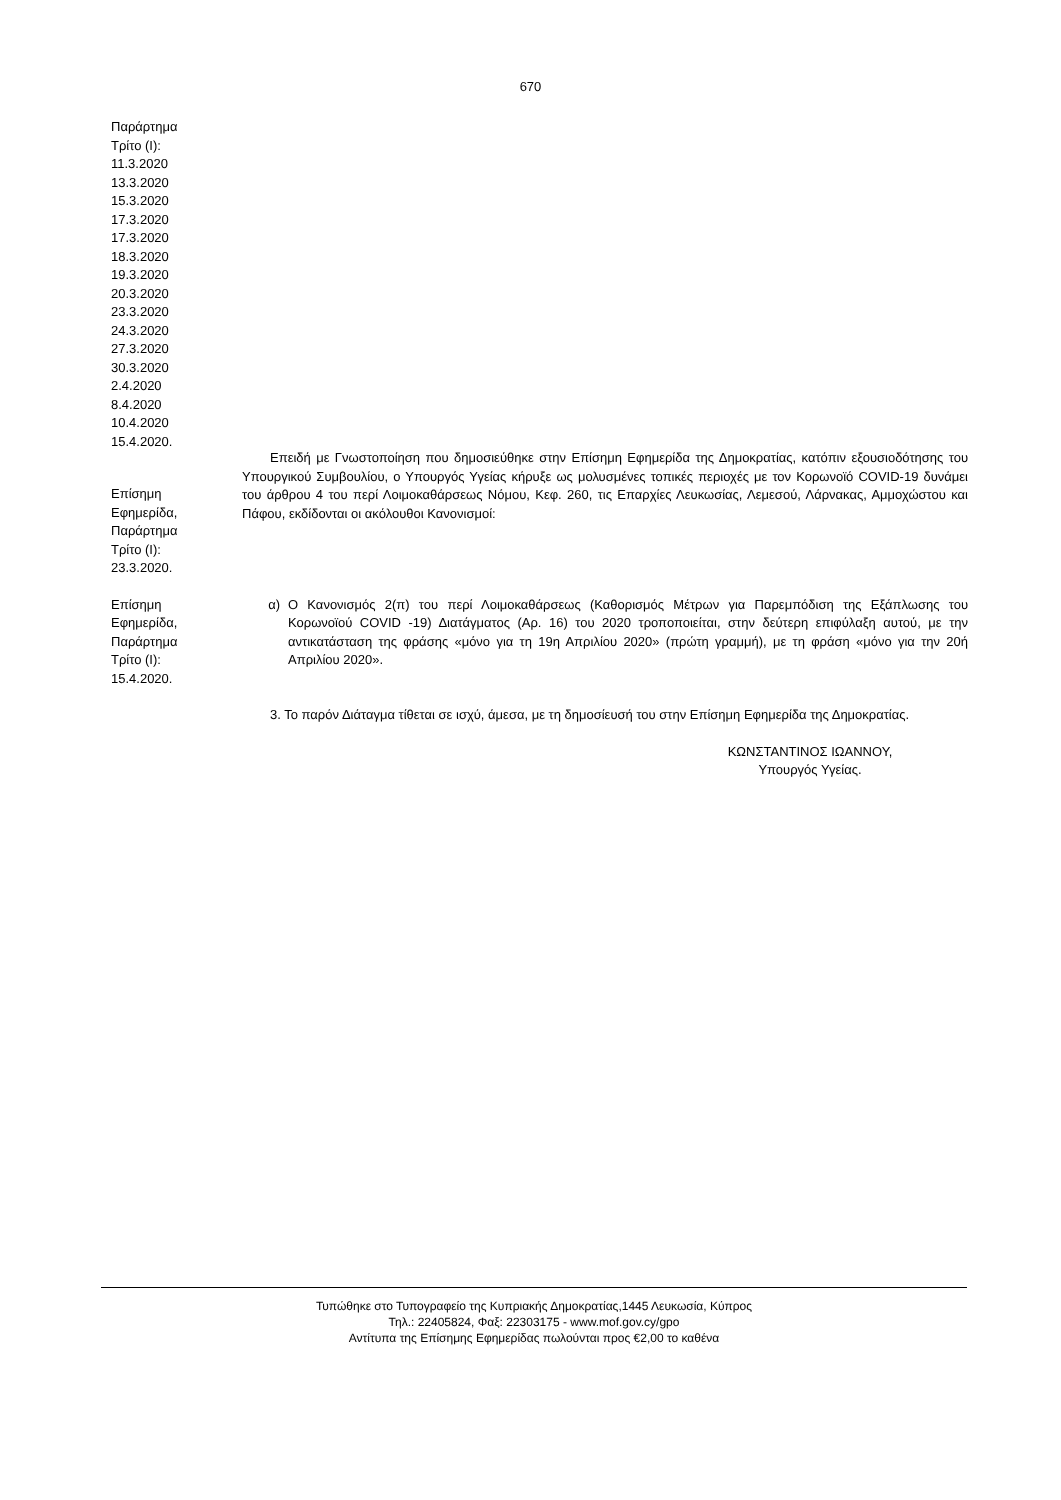670
Παράρτημα
Τρίτο (Ι):
11.3.2020
13.3.2020
15.3.2020
17.3.2020
17.3.2020
18.3.2020
19.3.2020
20.3.2020
23.3.2020
24.3.2020
27.3.2020
30.3.2020
2.4.2020
8.4.2020
10.4.2020
15.4.2020.
Επίσημη
Εφημερίδα,
Παράρτημα
Τρίτο (Ι):
23.3.2020.
Επειδή με Γνωστοποίηση που δημοσιεύθηκε στην Επίσημη Εφημερίδα της Δημοκρατίας, κατόπιν εξουσιοδότησης του Υπουργικού Συμβουλίου, ο Υπουργός Υγείας κήρυξε ως μολυσμένες τοπικές περιοχές με τον Κορωνοϊό COVID-19 δυνάμει του άρθρου 4 του περί Λοιμοκαθάρσεως Νόμου, Κεφ. 260, τις Επαρχίες Λευκωσίας, Λεμεσού, Λάρνακας, Αμμοχώστου και Πάφου, εκδίδονται οι ακόλουθοι Κανονισμοί:
Επίσημη
Εφημερίδα,
Παράρτημα
Τρίτο (Ι):
15.4.2020.
α) Ο Κανονισμός 2(π) του περί Λοιμοκαθάρσεως (Καθορισμός Μέτρων για Παρεμπόδιση της Εξάπλωσης του Κορωνοϊού COVID -19) Διατάγματος (Αρ. 16) του 2020 τροποποιείται, στην δεύτερη επιφύλαξη αυτού, με την αντικατάσταση της φράσης «μόνο για τη 19η Απριλίου 2020» (πρώτη γραμμή), με τη φράση «μόνο για την 20ή Απριλίου 2020».
3. Το παρόν Διάταγμα τίθεται σε ισχύ, άμεσα, με τη δημοσίευσή του στην Επίσημη Εφημερίδα της Δημοκρατίας.
ΚΩΝΣΤΑΝΤΙΝΟΣ ΙΩΑΝΝΟΥ,
Υπουργός Υγείας.
Τυπώθηκε στο Τυπογραφείο της Κυπριακής Δημοκρατίας,1445 Λευκωσία, Κύπρος
Τηλ.: 22405824, Φαξ: 22303175 - www.mof.gov.cy/gpo
Αντίτυπα της Επίσημης Εφημερίδας πωλούνται προς €2,00 το καθένα